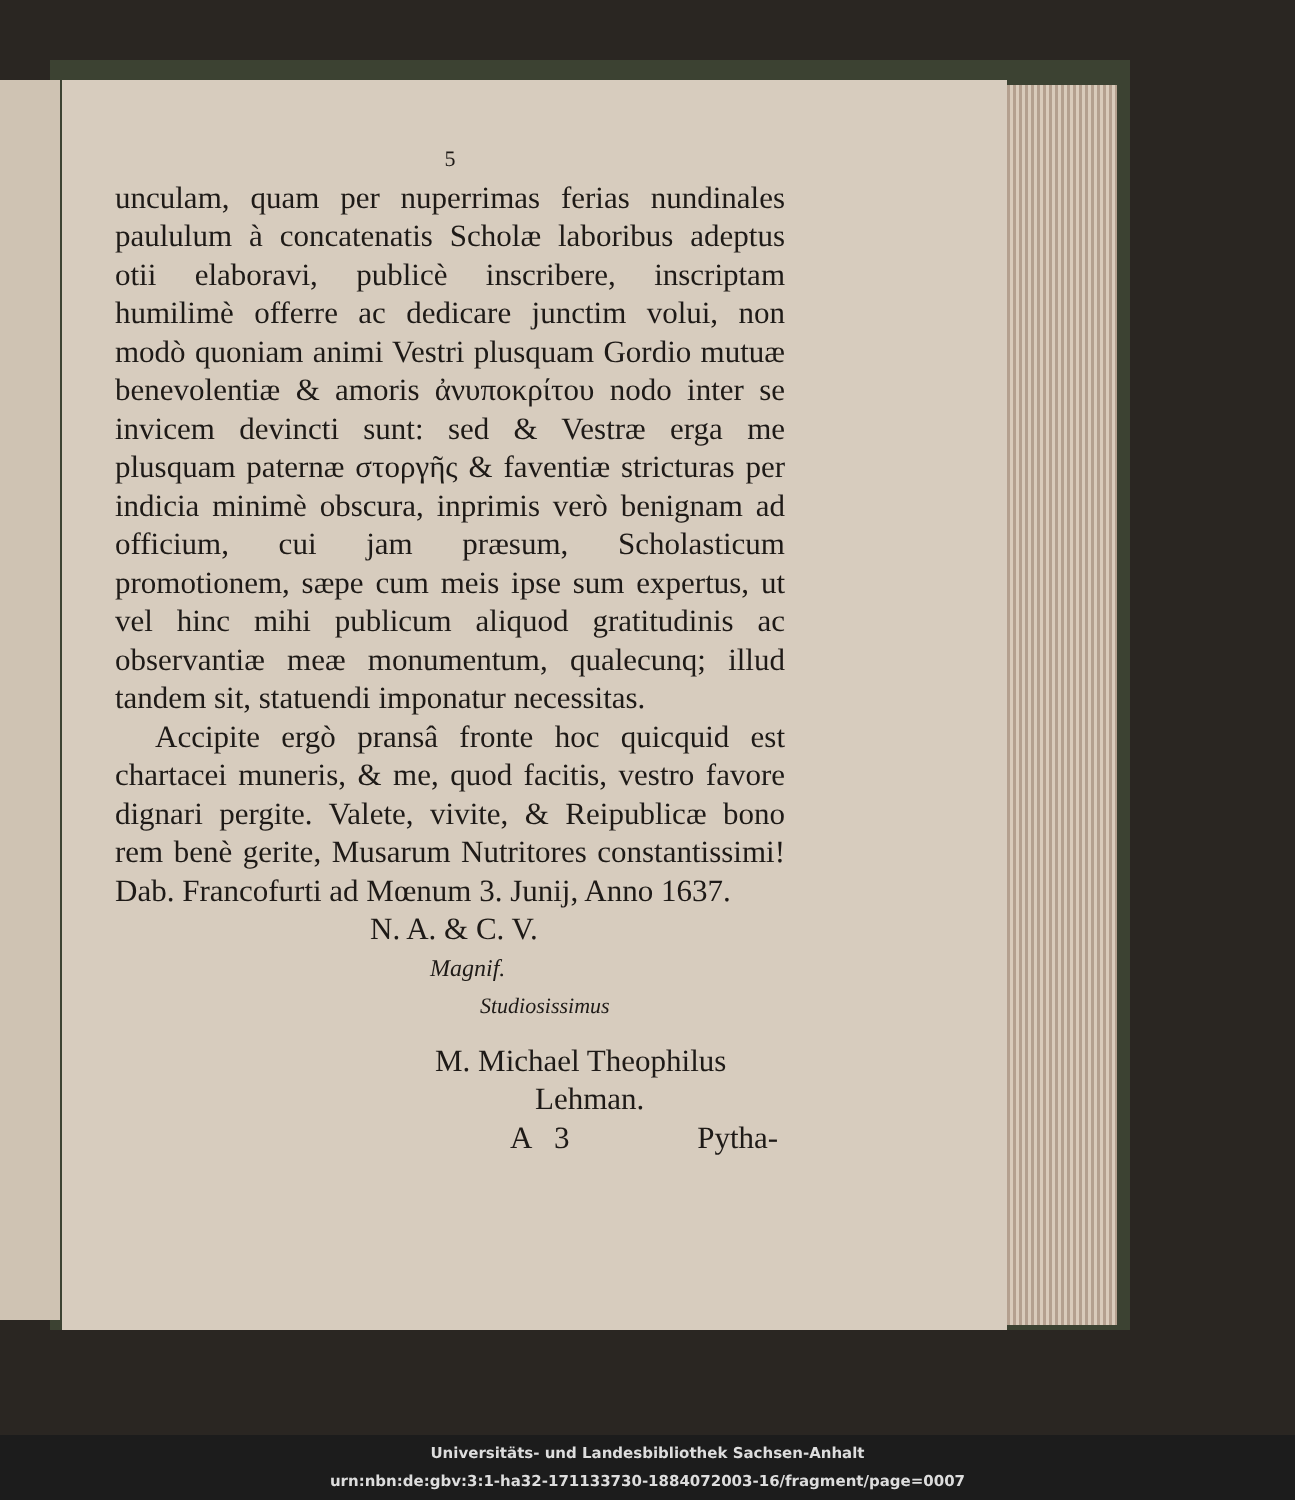5
unculam, quam per nuperrimas ferias nundinales paululum à concatenatis Scholæ laboribus adeptus otii elaboravi, publicè inscribere, inscriptam humilimè offerre ac dedicare junctim volui, non modò quoniam animi Vestri plusquam Gordio mutuæ benevolentiæ & amoris ἀνυποκρίτου nodo inter se invicem devincti sunt: sed & Vestræ erga me plusquam paternæ στοργῆς & faventiæ stricturas per indicia minimè obscura, inprimis verò benignam ad officium, cui jam præsum, Scholasticum promotionem, sæpe cum meis ipse sum expertus, ut vel hinc mihi publicum aliquod gratitudinis ac observantiæ meæ monumentum, qualecunq; illud tandem sit, statuendi imponatur necessitas.
Accipite ergò pransâ fronte hoc quicquid est chartacei muneris, & me, quod facitis, vestro favore dignari pergite. Valete, vivite, & Reipublicæ bono rem benè gerite, Musarum Nutritores constantissimi! Dab. Francofurti ad Mœnum 3. Junij, Anno 1637.
N. A. & C. V.
Magnif.
Studiosissimus
M. Michael Theophilus
Lehman.
A 3 Pytha-
Universitäts- und Landesbibliothek Sachsen-Anhalt
urn:nbn:de:gbv:3:1-ha32-171133730-1884072003-16/fragment/page=0007